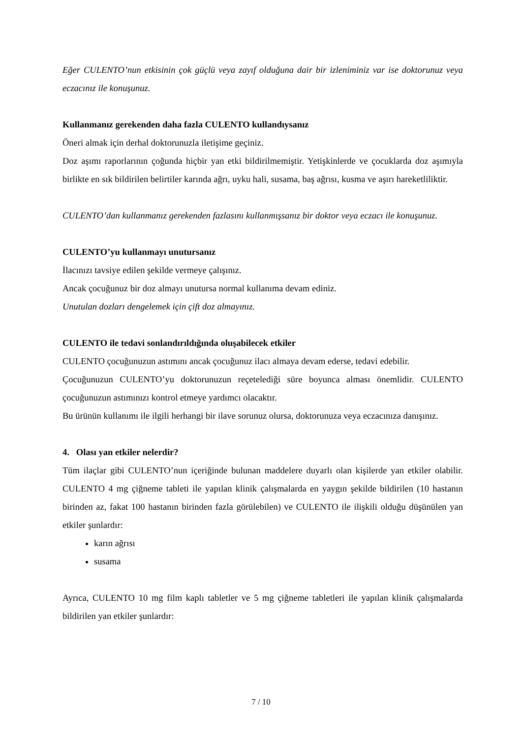Eğer CULENTO’nun etkisinin çok güçlü veya zayıf olduğuna dair bir izleniminiz var ise doktorunuz veya eczacınız ile konuşunuz.
Kullanmanız gerekenden daha fazla CULENTO kullandıysanız
Öneri almak için derhal doktorunuzla iletişime geçiniz.
Doz aşımı raporlarının çoğunda hiçbir yan etki bildirilmemiştir. Yetişkinlerde ve çocuklarda doz aşımıyla birlikte en sık bildirilen belirtiler karında ağrı, uyku hali, susama, baş ağrısı, kusma ve aşırı hareketliliktir.
CULENTO’dan kullanmanız gerekenden fazlasını kullanmışsanız bir doktor veya eczacı ile konuşunuz.
CULENTO’yu kullanmayı unutursanız
İlacınızı tavsiye edilen şekilde vermeye çalışınız.
Ancak çocuğunuz bir doz almayı unutursa normal kullanıma devam ediniz.
Unutulan dozları dengelemek için çift doz almayınız.
CULENTO ile tedavi sonlandırıldığında oluşabilecek etkiler
CULENTO çocuğunuzun astımını ancak çocuğunuz ilacı almaya devam ederse, tedavi edebilir.
Çocuğunuzun CULENTO’yu doktorunuzun reçetelediği süre boyunca alması önemlidir. CULENTO çocuğunuzun astımınızı kontrol etmeye yardımcı olacaktır.
Bu ürünün kullanımı ile ilgili herhangi bir ilave sorunuz olursa, doktorunuza veya eczacınıza danışınız.
4. Olası yan etkiler nelerdir?
Tüm ilaçlar gibi CULENTO’nun içeriğinde bulunan maddelere duyarlı olan kişilerde yan etkiler olabilir. CULENTO 4 mg çiğneme tableti ile yapılan klinik çalışmalarda en yaygın şekilde bildirilen (10 hastanın birinden az, fakat 100 hastanın birinden fazla görülebilen) ve CULENTO ile ilişkili olduğu düşünülen yan etkiler şunlardır:
karın ağrısı
susama
Ayrıca, CULENTO 10 mg film kaplı tabletler ve 5 mg çiğneme tabletleri ile yapılan klinik çalışmalarda bildirilen yan etkiler şunlardır:
7 / 10